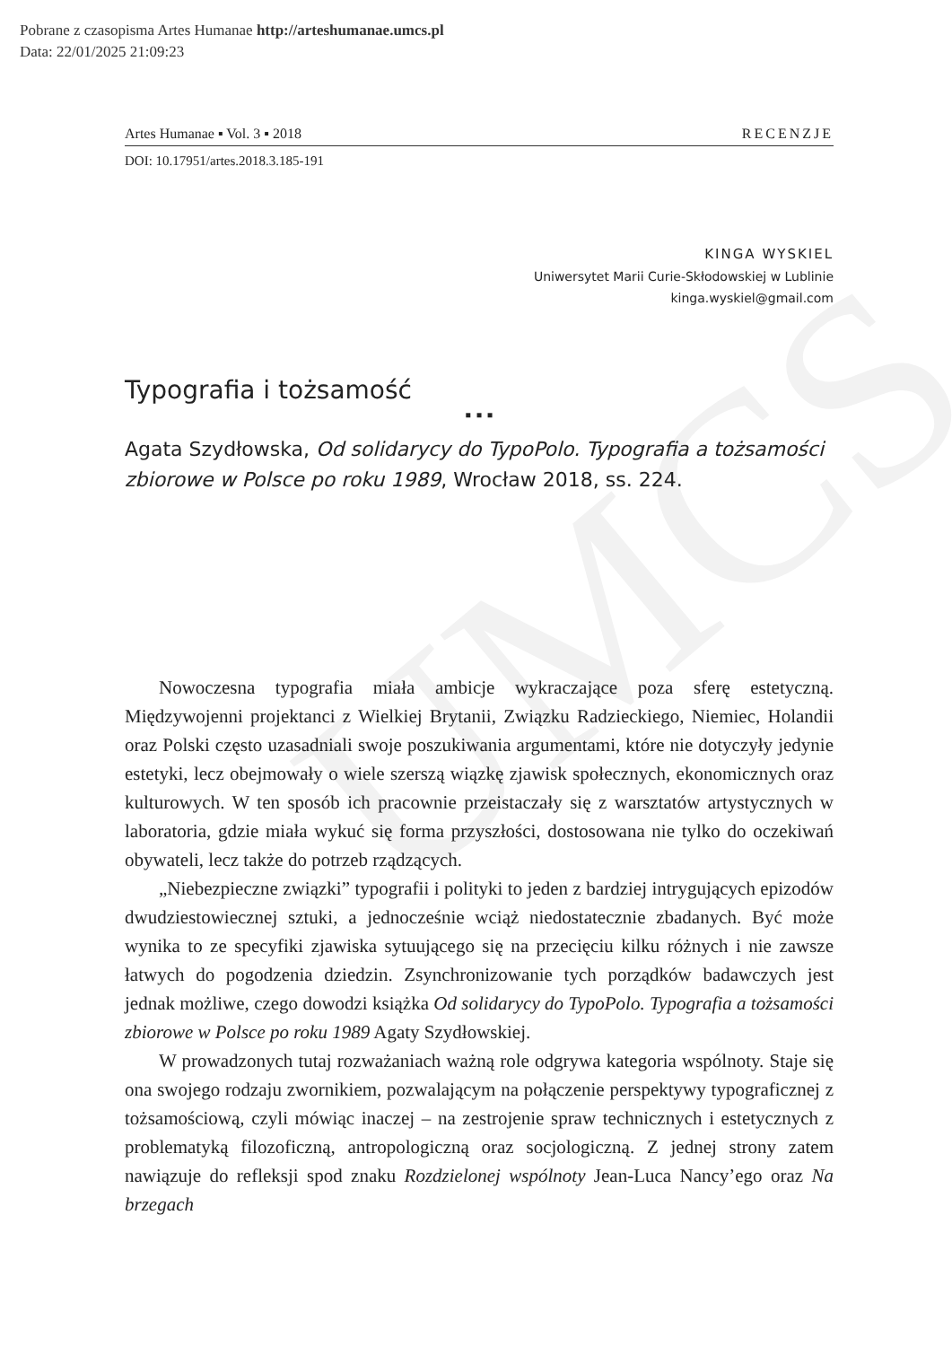Pobrane z czasopisma Artes Humanae http://arteshumanae.umcs.pl
Data: 22/01/2025 21:09:23
UMCS
Artes Humanae ▪ Vol. 3 ▪ 2018 RECENZJE
DOI: 10.17951/artes.2018.3.185-191
KINGA WYSKIEL
Uniwersytet Marii Curie-Skłodowskiej w Lublinie
kinga.wyskiel@gmail.com
Typografia i tożsamość
▪ ▪ ▪
Agata Szydłowska, Od solidarycy do TypoPolo. Typografia a tożsamości zbiorowe w Polsce po roku 1989, Wrocław 2018, ss. 224.
Nowoczesna typografia miała ambicje wykraczające poza sferę estetyczną. Międzywojenni projektanci z Wielkiej Brytanii, Związku Radzieckiego, Niemiec, Holandii oraz Polski często uzasadniali swoje poszukiwania argumentami, które nie dotyczyły jedynie estetyki, lecz obejmowały o wiele szerszą wiązkę zjawisk społecznych, ekonomicznych oraz kulturowych. W ten sposób ich pracownie przeistaczały się z warsztatów artystycznych w laboratoria, gdzie miała wykuć się forma przyszłości, dostosowana nie tylko do oczekiwań obywateli, lecz także do potrzeb rządzących.
„Niebezpieczne związki” typografii i polityki to jeden z bardziej intrygujących epizodów dwudziestowiecznej sztuki, a jednocześnie wciąż niedostatecznie zbadanych. Być może wynika to ze specyfiki zjawiska sytuującego się na przecięciu kilku różnych i nie zawsze łatwych do pogodzenia dziedzin. Zsynchronizowanie tych porządków badawczych jest jednak możliwe, czego dowodzi książka Od solidarycy do TypoPolo. Typografia a tożsamości zbiorowe w Polsce po roku 1989 Agaty Szydłowskiej.
W prowadzonych tutaj rozważaniach ważną role odgrywa kategoria wspólnoty. Staje się ona swojego rodzaju zwornikiem, pozwalającym na połączenie perspektywy typograficznej z tożsamościową, czyli mówiąc inaczej – na zestrojenie spraw technicznych i estetycznych z problematyką filozoficzną, antropologiczną oraz socjologiczną. Z jednej strony zatem nawiązuje do refleksji spod znaku Rozdzielonej wspólnoty Jean-Luca Nancy’ego oraz Na brzegach